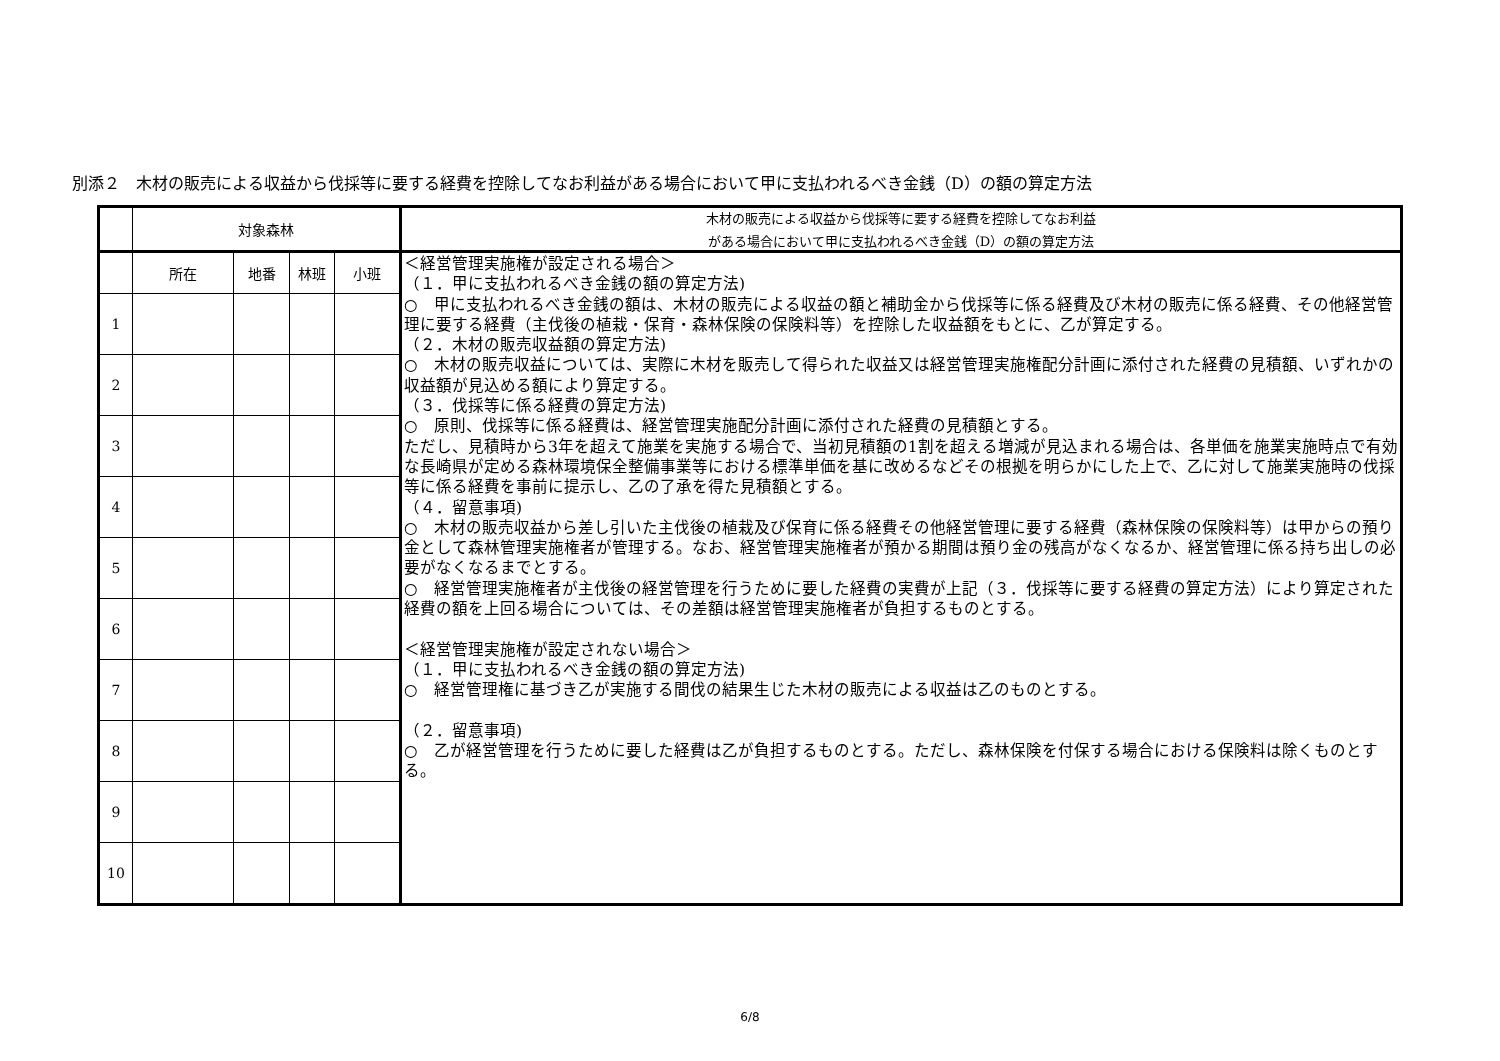別添２　木材の販売による収益から伐採等に要する経費を控除してなお利益がある場合において甲に支払われるべき金銭（D）の額の算定方法
| | 対象森林 | | | | 木材の販売による収益から伐採等に要する経費を控除してなお利益 がある場合において甲に支払われるべき金銭（D）の額の算定方法 |
| | 所在 | 地番 | 林班 | 小班 | ＜経営管理実施権が設定される場合＞ （１．甲に支払われるべき金銭の額の算定方法) ○ 甲に支払われるべき金銭の額は、木材の販売による収益の額と補助金から伐採等に係る経費及び木材の販売に係る経費、その他経営管理に要する経費（主伐後の植栽・保育・森林保険の保険料等）を控除した収益額をもとに、乙が算定する。 （２．木材の販売収益額の算定方法) ○ 木材の販売収益については、実際に木材を販売して得られた収益又は経営管理実施権配分計画に添付された経費の見積額、いずれかの収益額が見込める額により算定する。 （３．伐採等に係る経費の算定方法) ○ 原則、伐採等に係る経費は、経営管理実施配分計画に添付された経費の見積額とする。 ただし、見積時から3年を超えて施業を実施する場合で、当初見積額の1割を超える増減が見込まれる場合は、各単価を施業実施時点で有効な長崎県が定める森林環境保全整備事業等における標準単価を基に改めるなどその根拠を明らかにした上で、乙に対して施業実施時の伐採等に係る経費を事前に提示し、乙の了承を得た見積額とする。 （４．留意事項) ○ 木材の販売収益から差し引いた主伐後の植栽及び保育に係る経費その他経営管理に要する経費（森林保険の保険料等）は甲からの預り金として森林管理実施権者が管理する。なお、経営管理実施権者が預かる期間は預り金の残高がなくなるか、経営管理に係る持ち出しの必要がなくなるまでとする。 ○ 経営管理実施権者が主伐後の経営管理を行うために要した経費の実費が上記（３．伐採等に要する経費の算定方法）により算定された経費の額を上回る場合については、その差額は経営管理実施権者が負担するものとする。 ＜経営管理実施権が設定されない場合＞ （１．甲に支払われるべき金銭の額の算定方法) ○ 経営管理権に基づき乙が実施する間伐の結果生じた木材の販売による収益は乙のものとする。 （２．留意事項) ○ 乙が経営管理を行うために要した経費は乙が負担するものとする。ただし、森林保険を付保する場合における保険料は除くものとする。 |
| 1 | | | | | |
| 2 | | | | | |
| 3 | | | | | |
| 4 | | | | | |
| 5 | | | | | |
| 6 | | | | | |
| 7 | | | | | |
| 8 | | | | | |
| 9 | | | | | |
| 10 | | | | | |
6/8